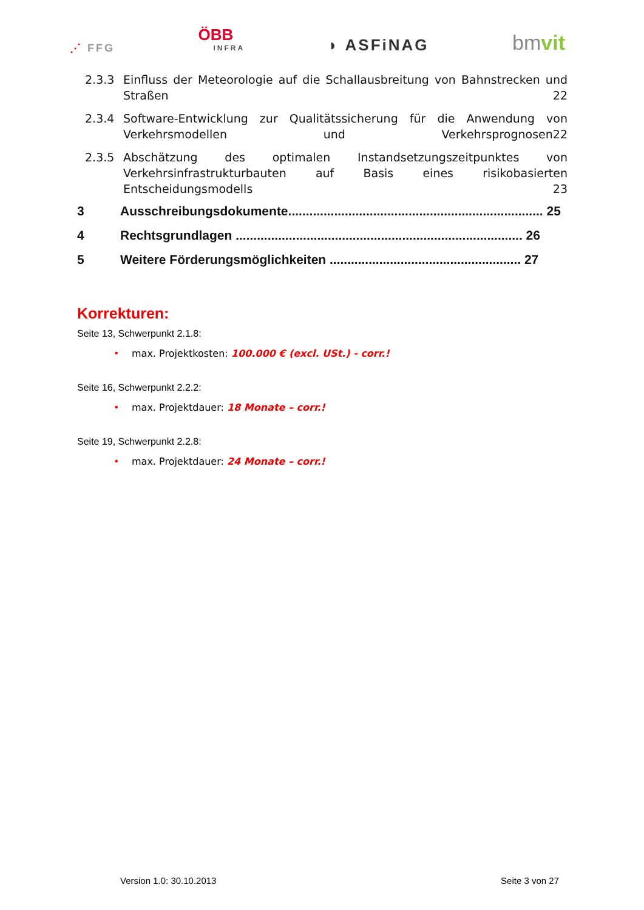⋰ FFG
ÖBB
INFRA
◗ ASFiNAG
bmvit
2.3.3 Einfluss der Meteorologie auf die Schallausbreitung von Bahnstrecken und Straßen 22
2.3.4 Software-Entwicklung zur Qualitätssicherung für die Anwendung von Verkehrsmodellen und Verkehrsprognosen 22
2.3.5 Abschätzung des optimalen Instandsetzungszeitpunktes von Verkehrsinfrastrukturbauten auf Basis eines risikobasierten Entscheidungsmodells 23
3 Ausschreibungsdokumente........................................................................ 25
4 Rechtsgrundlagen ................................................................................. 26
5 Weitere Förderungsmöglichkeiten ...................................................... 27
Korrekturen:
Seite 13, Schwerpunkt 2.1.8:
• max. Projektkosten: 100.000 € (excl. USt.) - corr.!
Seite 16, Schwerpunkt 2.2.2:
• max. Projektdauer: 18 Monate – corr.!
Seite 19, Schwerpunkt 2.2.8:
• max. Projektdauer: 24 Monate – corr.!
Version 1.0: 30.10.2013 Seite 3 von 27